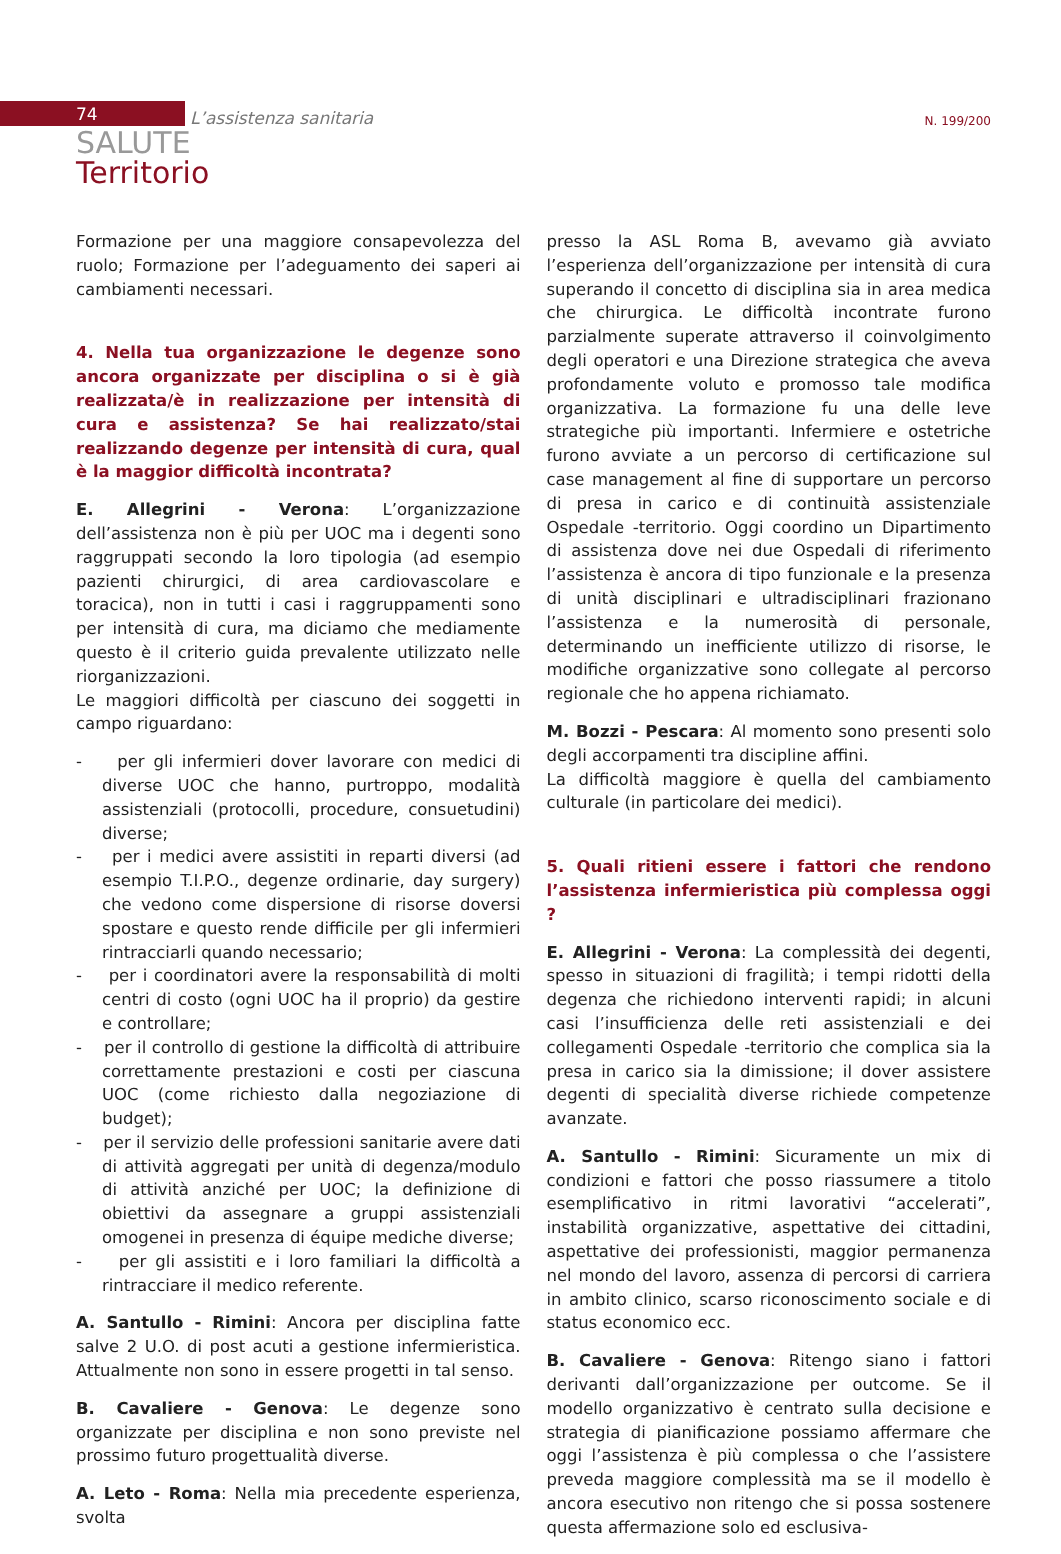74 L’assistenza sanitaria N. 199/200
SALUTE
Territorio
Formazione per una maggiore consapevolezza del ruolo; Formazione per l’adeguamento dei saperi ai cambiamenti necessari.
4. Nella tua organizzazione le degenze sono ancora organizzate per disciplina o si è già realizzata/è in realizzazione per intensità di cura e assistenza? Se hai realizzato/stai realizzando degenze per intensità di cura, qual è la maggior difficoltà incontrata?
E. Allegrini - Verona: L’organizzazione dell’assistenza non è più per UOC ma i degenti sono raggruppati secondo la loro tipologia (ad esempio pazienti chirurgici, di area cardiovascolare e toracica), non in tutti i casi i raggruppamenti sono per intensità di cura, ma diciamo che mediamente questo è il criterio guida prevalente utilizzato nelle riorganizzazioni.
Le maggiori difficoltà per ciascuno dei soggetti in campo riguardano:
- per gli infermieri dover lavorare con medici di diverse UOC che hanno, purtroppo, modalità assistenziali (protocolli, procedure, consuetudini) diverse;
- per i medici avere assistiti in reparti diversi (ad esempio T.I.P.O., degenze ordinarie, day surgery) che vedono come dispersione di risorse doversi spostare e questo rende difficile per gli infermieri rintracciarli quando necessario;
- per i coordinatori avere la responsabilità di molti centri di costo (ogni UOC ha il proprio) da gestire e controllare;
- per il controllo di gestione la difficoltà di attribuire correttamente prestazioni e costi per ciascuna UOC (come richiesto dalla negoziazione di budget);
- per il servizio delle professioni sanitarie avere dati di attività aggregati per unità di degenza/modulo di attività anziché per UOC; la definizione di obiettivi da assegnare a gruppi assistenziali omogenei in presenza di équipe mediche diverse;
- per gli assistiti e i loro familiari la difficoltà a rintracciare il medico referente.
A. Santullo - Rimini: Ancora per disciplina fatte salve 2 U.O. di post acuti a gestione infermieristica. Attualmente non sono in essere progetti in tal senso.
B. Cavaliere - Genova: Le degenze sono organizzate per disciplina e non sono previste nel prossimo futuro progettualità diverse.
A. Leto - Roma: Nella mia precedente esperienza, svolta
presso la ASL Roma B, avevamo già avviato l’esperienza dell’organizzazione per intensità di cura superando il concetto di disciplina sia in area medica che chirurgica. Le difficoltà incontrate furono parzialmente superate attraverso il coinvolgimento degli operatori e una Direzione strategica che aveva profondamente voluto e promosso tale modifica organizzativa. La formazione fu una delle leve strategiche più importanti. Infermiere e ostetriche furono avviate a un percorso di certificazione sul case management al fine di supportare un percorso di presa in carico e di continuità assistenziale Ospedale -territorio. Oggi coordino un Dipartimento di assistenza dove nei due Ospedali di riferimento l’assistenza è ancora di tipo funzionale e la presenza di unità disciplinari e ultradisciplinari frazionano l’assistenza e la numerosità di personale, determinando un inefficiente utilizzo di risorse, le modifiche organizzative sono collegate al percorso regionale che ho appena richiamato.
M. Bozzi - Pescara: Al momento sono presenti solo degli accorpamenti tra discipline affini.
La difficoltà maggiore è quella del cambiamento culturale (in particolare dei medici).
5. Quali ritieni essere i fattori che rendono l’assistenza infermieristica più complessa oggi ?
E. Allegrini - Verona: La complessità dei degenti, spesso in situazioni di fragilità; i tempi ridotti della degenza che richiedono interventi rapidi; in alcuni casi l’insufficienza delle reti assistenziali e dei collegamenti Ospedale -territorio che complica sia la presa in carico sia la dimissione; il dover assistere degenti di specialità diverse richiede competenze avanzate.
A. Santullo - Rimini: Sicuramente un mix di condizioni e fattori che posso riassumere a titolo esemplificativo in ritmi lavorativi “accelerati”, instabilità organizzative, aspettative dei cittadini, aspettative dei professionisti, maggior permanenza nel mondo del lavoro, assenza di percorsi di carriera in ambito clinico, scarso riconoscimento sociale e di status economico ecc.
B. Cavaliere - Genova: Ritengo siano i fattori derivanti dall’organizzazione per outcome. Se il modello organizzativo è centrato sulla decisione e strategia di pianificazione possiamo affermare che oggi l’assistenza è più complessa o che l’assistere preveda maggiore complessità ma se il modello è ancora esecutivo non ritengo che si possa sostenere questa affermazione solo ed esclusiva-